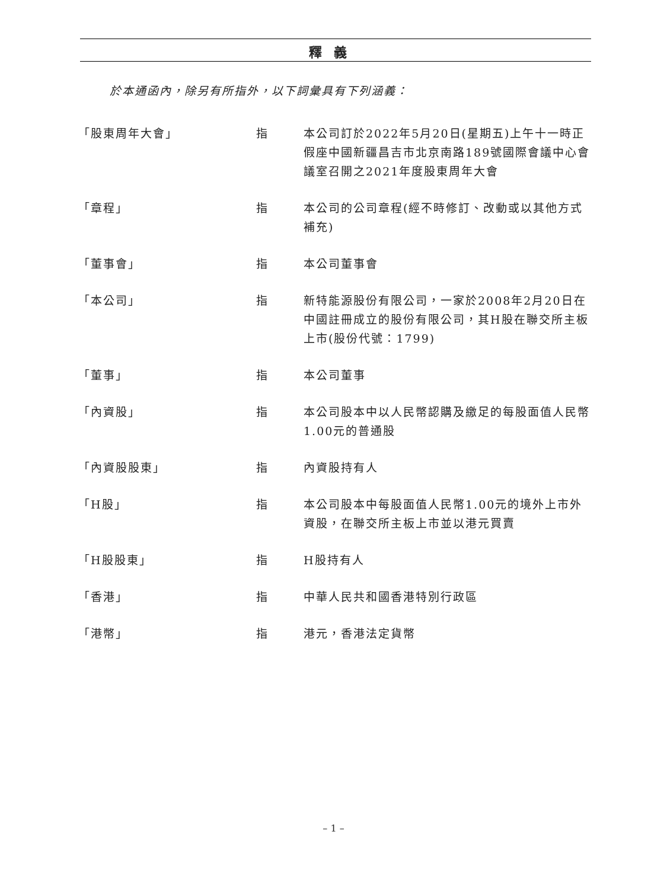釋義
於本通函內，除另有所指外，以下詞彙具有下列涵義：
| 「股東周年大會」 | 指 | 本公司訂於2022年5月20日(星期五)上午十一時正假座中國新疆昌吉市北京南路189號國際會議中心會議室召開之2021年度股東周年大會 |
| 「章程」 | 指 | 本公司的公司章程(經不時修訂、改動或以其他方式補充) |
| 「董事會」 | 指 | 本公司董事會 |
| 「本公司」 | 指 | 新特能源股份有限公司，一家於2008年2月20日在中國註冊成立的股份有限公司，其H股在聯交所主板上市(股份代號：1799) |
| 「董事」 | 指 | 本公司董事 |
| 「內資股」 | 指 | 本公司股本中以人民幣認購及繳足的每股面值人民幣1.00元的普通股 |
| 「內資股股東」 | 指 | 內資股持有人 |
| 「H股」 | 指 | 本公司股本中每股面值人民幣1.00元的境外上市外資股，在聯交所主板上市並以港元買賣 |
| 「H股股東」 | 指 | H股持有人 |
| 「香港」 | 指 | 中華人民共和國香港特別行政區 |
| 「港幣」 | 指 | 港元，香港法定貨幣 |
– 1 –